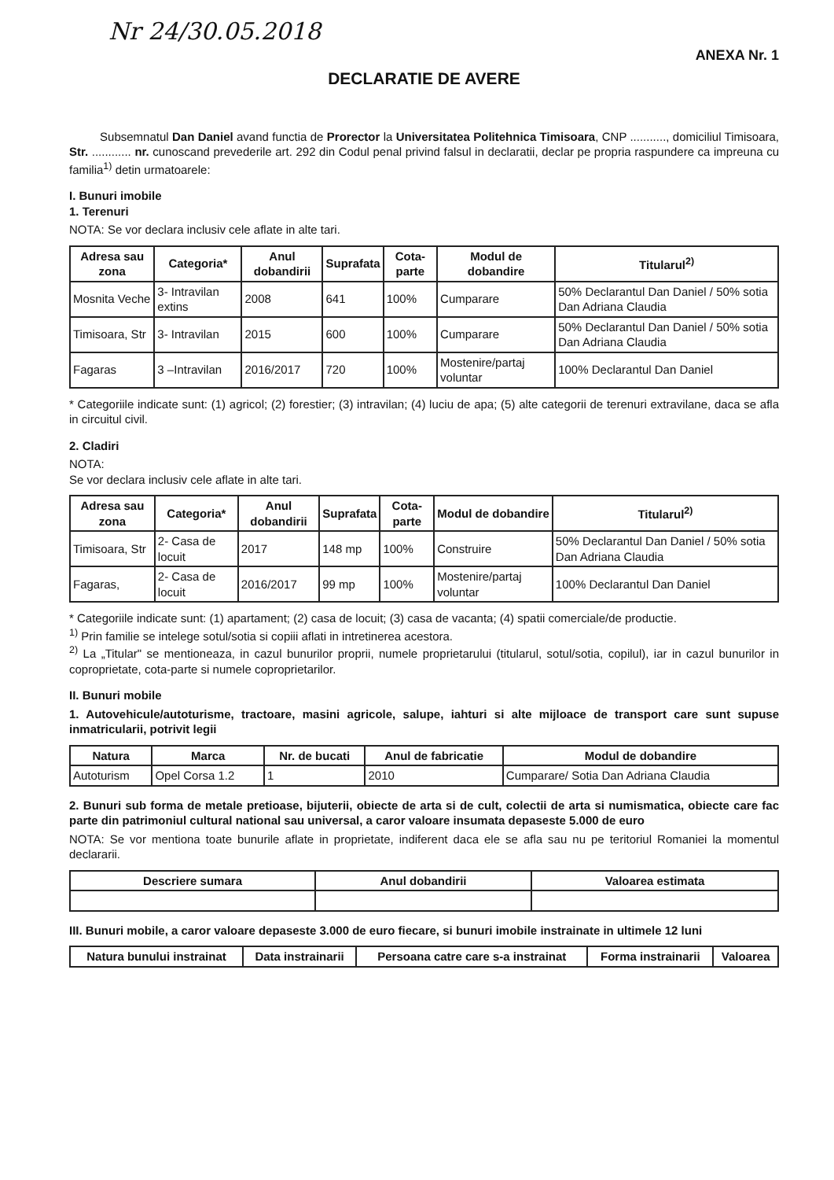Nr 24/30.05.2018
ANEXA Nr. 1
DECLARATIE DE AVERE
Subsemnatul Dan Daniel avand functia de Prorector la Universitatea Politehnica Timisoara, CNP ..........., domiciliul Timisoara, Str. ............ nr. cunoscand prevederile art. 292 din Codul penal privind falsul in declaratii, declar pe propria raspundere ca impreuna cu familia<sup>1)</sup> detin urmatoarele:
I. Bunuri imobile
1. Terenuri
NOTA: Se vor declara inclusiv cele aflate in alte tari.
| Adresa sau zona | Categoria* | Anul dobandirii | Suprafata | Cota-parte | Modul de dobandire | Titularul<sup>2)</sup> |
| --- | --- | --- | --- | --- | --- | --- |
| Mosnita Veche | 3- Intravilan extins | 2008 | 641 | 100% | Cumparare | 50% Declarantul Dan Daniel / 50% sotia Dan Adriana Claudia |
| Timisoara, Str | 3- Intravilan | 2015 | 600 | 100% | Cumparare | 50% Declarantul Dan Daniel / 50% sotia Dan Adriana Claudia |
| Fagaras | 3 –Intravilan | 2016/2017 | 720 | 100% | Mostenire/partaj voluntar | 100% Declarantul Dan Daniel |
* Categoriile indicate sunt: (1) agricol; (2) forestier; (3) intravilan; (4) luciu de apa; (5) alte categorii de terenuri extravilane, daca se afla in circuitul civil.
2. Cladiri
NOTA:
Se vor declara inclusiv cele aflate in alte tari.
| Adresa sau zona | Categoria* | Anul dobandirii | Suprafata | Cota-parte | Modul de dobandire | Titularul<sup>2)</sup> |
| --- | --- | --- | --- | --- | --- | --- |
| Timisoara, Str | 2- Casa de locuit | 2017 | 148 mp | 100% | Construire | 50% Declarantul Dan Daniel / 50% sotia Dan Adriana Claudia |
| Fagaras, | 2- Casa de locuit | 2016/2017 | 99 mp | 100% | Mostenire/partaj voluntar | 100% Declarantul Dan Daniel |
* Categoriile indicate sunt: (1) apartament; (2) casa de locuit; (3) casa de vacanta; (4) spatii comerciale/de productie.
<sup>1)</sup> Prin familie se intelege sotul/sotia si copiii aflati in intretinerea acestora.
<sup>2)</sup> La „Titular" se mentioneaza, in cazul bunurilor proprii, numele proprietarului (titularul, sotul/sotia, copilul), iar in cazul bunurilor in coproprietate, cota-parte si numele coproprietarilor.
II. Bunuri mobile
1. Autovehicule/autoturisme, tractoare, masini agricole, salupe, iahturi si alte mijloace de transport care sunt supuse inmatricularii, potrivit legii
| Natura | Marca | Nr. de bucati | Anul de fabricatie | Modul de dobandire |
| --- | --- | --- | --- | --- |
| Autoturism | Opel Corsa 1.2 | 1 | 2010 | Cumparare/ Sotia Dan Adriana Claudia |
2. Bunuri sub forma de metale pretioase, bijuterii, obiecte de arta si de cult, colectii de arta si numismatica, obiecte care fac parte din patrimoniul cultural national sau universal, a caror valoare insumata depaseste 5.000 de euro
NOTA: Se vor mentiona toate bunurile aflate in proprietate, indiferent daca ele se afla sau nu pe teritoriul Romaniei la momentul declararii.
| Descriere sumara | Anul dobandirii | Valoarea estimata |
| --- | --- | --- |
III. Bunuri mobile, a caror valoare depaseste 3.000 de euro fiecare, si bunuri imobile instrainate in ultimele 12 luni
| Natura bunului instrainat | Data instrainarii | Persoana catre care s-a instrainat | Forma instrainarii | Valoarea |
| --- | --- | --- | --- | --- |